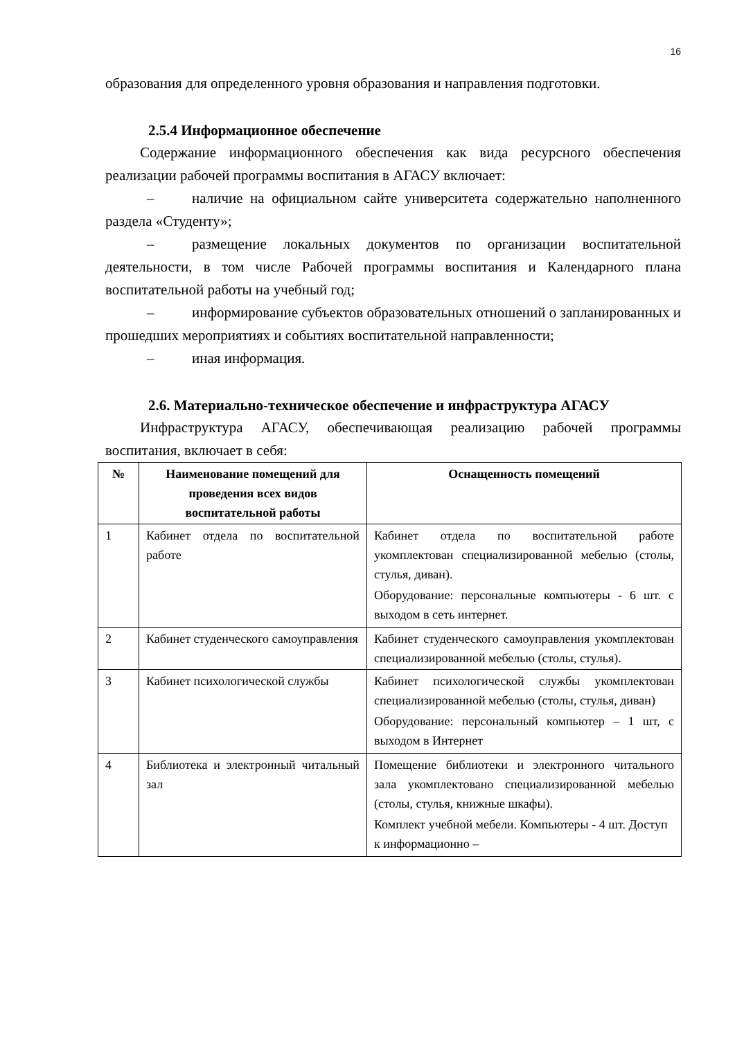16
образования для определенного уровня образования и направления подготовки.
2.5.4 Информационное обеспечение
Содержание информационного обеспечения как вида ресурсного обеспечения реализации рабочей программы воспитания в АГАСУ включает:
– наличие на официальном сайте университета содержательно наполненного раздела «Студенту»;
– размещение локальных документов по организации воспитательной деятельности, в том числе Рабочей программы воспитания и Календарного плана воспитательной работы на учебный год;
– информирование субъектов образовательных отношений о запланированных и прошедших мероприятиях и событиях воспитательной направленности;
– иная информация.
2.6. Материально-техническое обеспечение и инфраструктура АГАСУ
Инфраструктура АГАСУ, обеспечивающая реализацию рабочей программы воспитания, включает в себя:
| № | Наименование помещений для проведения всех видов воспитательной работы | Оснащенность помещений |
| --- | --- | --- |
| 1 | Кабинет отдела по воспитательной работе | Кабинет отдела по воспитательной работе укомплектован специализированной мебелью (столы, стулья, диван). Оборудование: персональные компьютеры - 6 шт. с выходом в сеть интернет. |
| 2 | Кабинет студенческого самоуправления | Кабинет студенческого самоуправления укомплектован специализированной мебелью (столы, стулья). |
| 3 | Кабинет психологической службы | Кабинет психологической службы укомплектован специализированной мебелью (столы, стулья, диван) Оборудование: персональный компьютер – 1 шт, с выходом в Интернет |
| 4 | Библиотека и электронный читальный зал | Помещение библиотеки и электронного читального зала укомплектовано специализированной мебелью (столы, стулья, книжные шкафы). Комплект учебной мебели. Компьютеры - 4 шт. Доступ к информационно – |